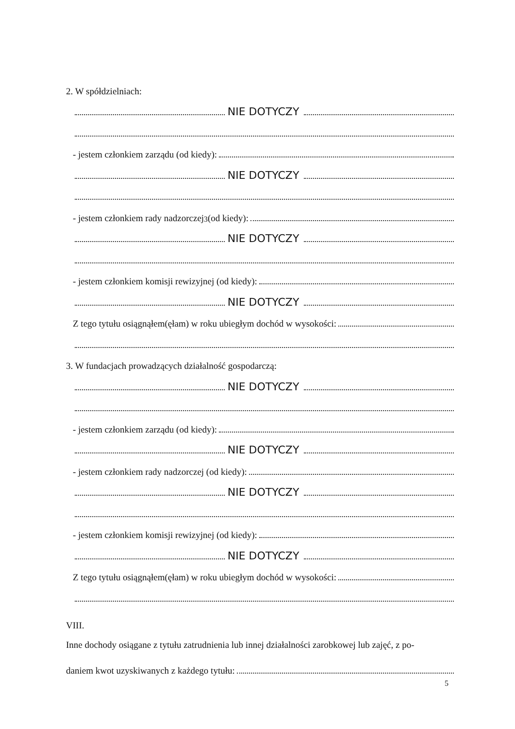2. W spółdzielniach:
NIE DOTYCZY
- jestem członkiem zarządu (od kiedy):
NIE DOTYCZY
- jestem członkiem rady nadzorczej<sup>3</sup> (od kiedy):
NIE DOTYCZY
- jestem członkiem komisji rewizyjnej (od kiedy):
NIE DOTYCZY
Z tego tytułu osiągnąłem(ęłam) w roku ubiegłym dochód w wysokości:
3. W fundacjach prowadzących działalność gospodarczą:
NIE DOTYCZY
- jestem członkiem zarządu (od kiedy):
NIE DOTYCZY
- jestem członkiem rady nadzorczej (od kiedy):
NIE DOTYCZY
- jestem członkiem komisji rewizyjnej (od kiedy):
NIE DOTYCZY
Z tego tytułu osiągnąłem(ęłam) w roku ubiegłym dochód w wysokości:
VIII.
Inne dochody osiągane z tytułu zatrudnienia lub innej działalności zarobkowej lub zajęć, z po-
daniem kwot uzyskiwanych z każdego tytułu:
5